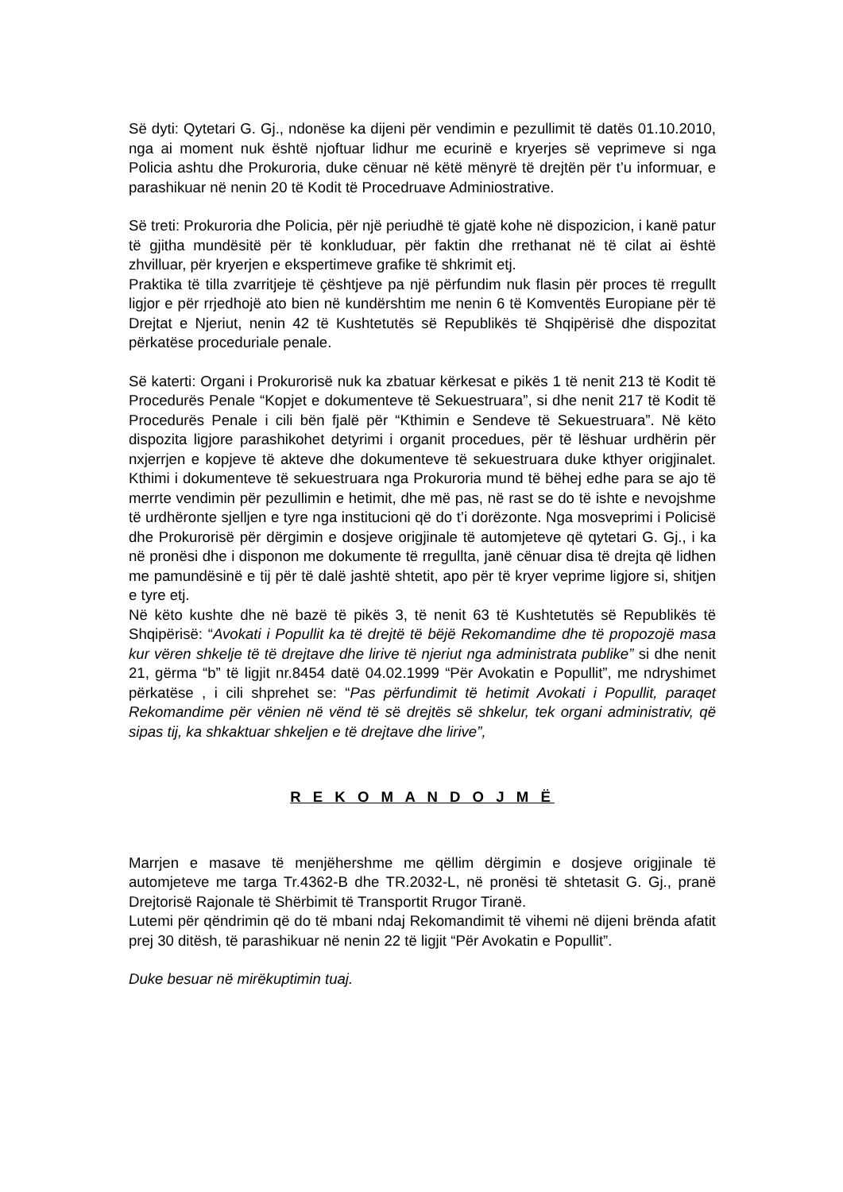Së dyti: Qytetari G. Gj., ndonëse ka dijeni për vendimin e pezullimit të datës 01.10.2010, nga ai moment nuk është njoftuar lidhur me ecurinë e kryerjes së veprimeve si nga Policia ashtu dhe Prokuroria, duke cënuar në këtë mënyrë të drejtën për t’u informuar, e parashikuar në nenin 20 të Kodit të Procedruave Adminiostrative.
Së treti: Prokuroria dhe Policia, për një periudhë të gjatë kohe në dispozicion, i kanë patur të gjitha mundësitë për të konkluduar, për faktin dhe rrethanat në të cilat ai është zhvilluar, për kryerjen e ekspertimeve grafike të shkrimit etj.
Praktika të tilla zvarritjeje të çështjeve pa një përfundim nuk flasin për proces të rregullt ligjor e për rrjedhojë ato bien në kundërshtim me nenin 6 të Komventës Europiane për të Drejtat e Njeriut, nenin 42 të Kushtetutës së Republikës të Shqipërisë dhe dispozitat përkatëse proceduriale penale.
Së katerti: Organi i Prokurorisë nuk ka zbatuar kërkesat e pikës 1 të nenit 213 të Kodit të Procedurës Penale “Kopjet e dokumenteve të Sekuestruara”, si dhe nenit 217 të Kodit të Procedurës Penale i cili bën fjalë për “Kthimin e Sendeve të Sekuestruara”. Në këto dispozita ligjore parashikohet detyrimi i organit procedues, për të lëshuar urdhërin për nxjerrjen e kopjeve të akteve dhe dokumenteve të sekuestruara duke kthyer origjinalet. Kthimi i dokumenteve të sekuestruara nga Prokuroria mund të bëhej edhe para se ajo të merrte vendimin për pezullimin e hetimit, dhe më pas, në rast se do të ishte e nevojshme të urdhëronte sjelljen e tyre nga institucioni që do t’i dorëzonte. Nga mosveprimi i Policisë dhe Prokurorisë për dërgimin e dosjeve origjinale të automjeteve që qytetari G. Gj., i ka në pronësi dhe i disponon me dokumente të rregullta, janë cënuar disa të drejta që lidhen me pamundësinë e tij për të dalë jashtë shtetit, apo për të kryer veprime ligjore si, shitjen e tyre etj.
Në këto kushte dhe në bazë të pikës 3, të nenit 63 të Kushtetutës së Republikës të Shqipërisë: “Avokati i Popullit ka të drejtë të bëjë Rekomandime dhe të propozojë masa kur vëren shkelje të të drejtave dhe lirive të njeriut nga administrata publike” si dhe nenit 21, gërma “b” të ligjit nr.8454 datë 04.02.1999 “Për Avokatin e Popullit”, me ndryshimet përkatëse , i cili shprehet se: “Pas përfundimit të hetimit Avokati i Popullit, paraqet Rekomandime për vënien në vënd të së drejtës së shkelur, tek organi administrativ, që sipas tij, ka shkaktuar shkeljen e të drejtave dhe lirive”,
R E K O M A N D O J M Ë
Marrjen e masave të menjëhershme me qëllim dërgimin e dosjeve origjinale të automjeteve me targa Tr.4362-B dhe TR.2032-L, në pronësi të shtetasit G. Gj., pranë Drejtorisë Rajonale të Shërbimit të Transportit Rrugor Tiranë.
Lutemi për qëndrimin që do të mbani ndaj Rekomandimit të vihemi në dijeni brënda afatit prej 30 ditësh, të parashikuar në nenin 22 të ligjit “Për Avokatin e Popullit”.
Duke besuar në mirëkuptimin tuaj.